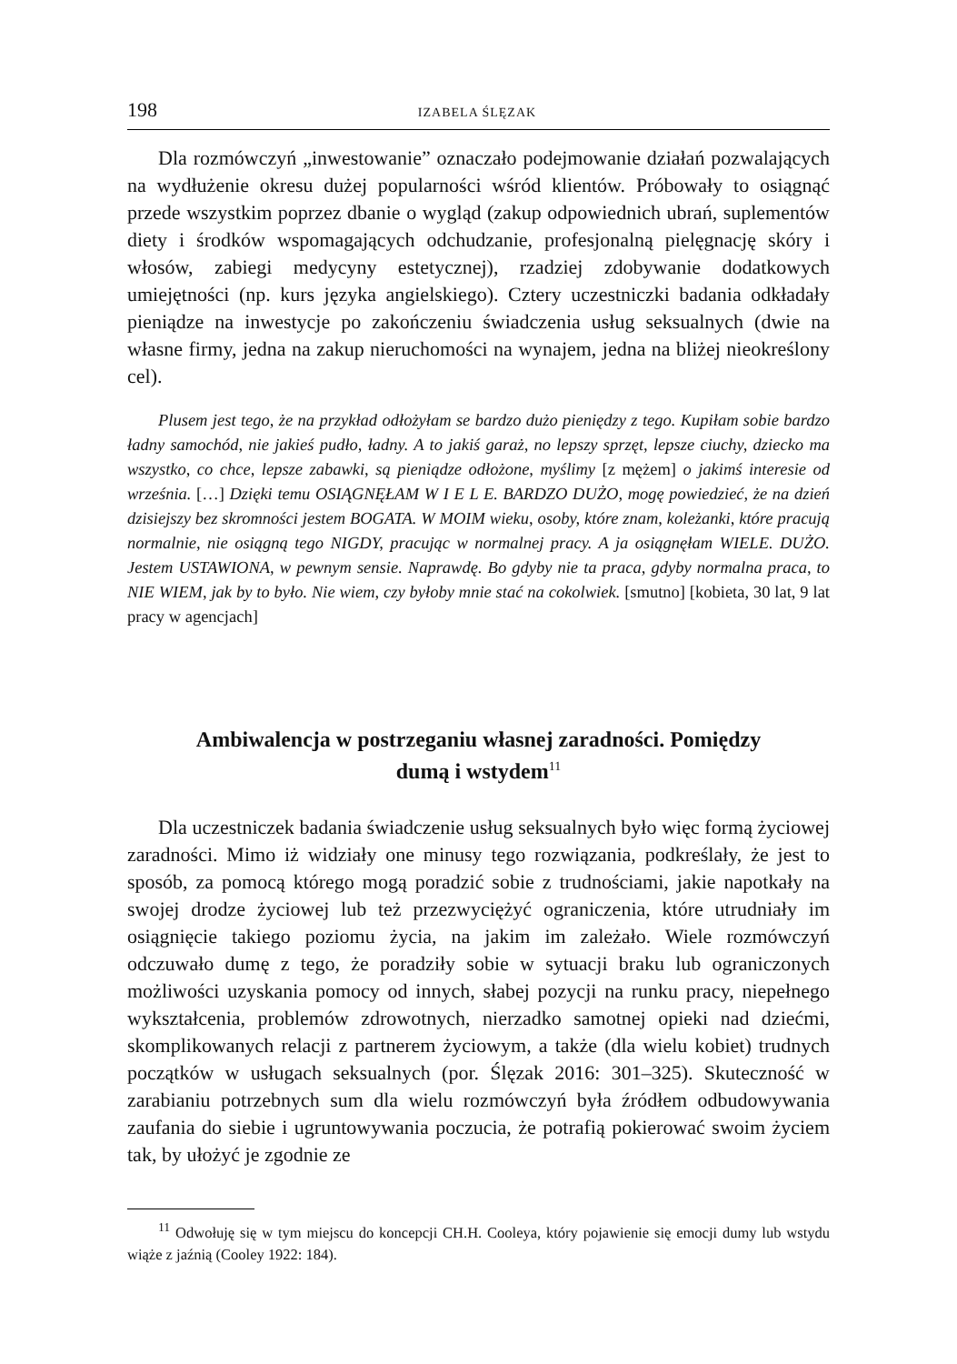198 IZABELA ŚLĘZAK
Dla rozmówczyń „inwestowanie” oznaczało podejmowanie działań pozwalających na wydłużenie okresu dużej popularności wśród klientów. Próbowały to osiągnąć przede wszystkim poprzez dbanie o wygląd (zakup odpowiednich ubrań, suplementów diety i środków wspomagających odchudzanie, profesjonalną pielęgnację skóry i włosów, zabiegi medycyny estetycznej), rzadziej zdobywanie dodatkowych umiejętności (np. kurs języka angielskiego). Cztery uczestniczki badania odkładały pieniądze na inwestycje po zakończeniu świadczenia usług seksualnych (dwie na własne firmy, jedna na zakup nieruchomości na wynajem, jedna na bliżej nieokreślony cel).
Plusem jest tego, że na przykład odłożyłam se bardzo dużo pieniędzy z tego. Kupiłam sobie bardzo ładny samochód, nie jakieś pudło, ładny. A to jakiś garaż, no lepszy sprzęt, lepsze ciuchy, dziecko ma wszystko, co chce, lepsze zabawki, są pieniądze odłożone, myślimy [z mężem] o jakimś interesie od września. […] Dzięki temu OSIĄGNĘŁAM W I E L E. BARDZO DUŻO, mogę powiedzieć, że na dzień dzisiejszy bez skromności jestem BOGATA. W MOIM wieku, osoby, które znam, koleżanki, które pracują normalnie, nie osiągną tego NIGDY, pracując w normalnej pracy. A ja osiągnęłam WIELE. DUŻO. Jestem USTAWIONA, w pewnym sensie. Naprawdę. Bo gdyby nie ta praca, gdyby normalna praca, to NIE WIEM, jak by to było. Nie wiem, czy byłoby mnie stać na cokolwiek. [smutno] [kobieta, 30 lat, 9 lat pracy w agencjach]
Ambiwalencja w postrzeganiu własnej zaradności. Pomiędzy dumą i wstydem<sup>11</sup>
Dla uczestniczek badania świadczenie usług seksualnych było więc formą życiowej zaradności. Mimo iż widziały one minusy tego rozwiązania, podkreślały, że jest to sposób, za pomocą którego mogą poradzić sobie z trudnościami, jakie napotkały na swojej drodze życiowej lub też przezwyciężyć ograniczenia, które utrudniały im osiągnięcie takiego poziomu życia, na jakim im zależało. Wiele rozmówczyń odczuwało dumę z tego, że poradziły sobie w sytuacji braku lub ograniczonych możliwości uzyskania pomocy od innych, słabej pozycji na runku pracy, niepełnego wykształcenia, problemów zdrowotnych, nierzadko samotnej opieki nad dziećmi, skomplikowanych relacji z partnerem życiowym, a także (dla wielu kobiet) trudnych początków w usługach seksualnych (por. Ślęzak 2016: 301–325). Skuteczność w zarabianiu potrzebnych sum dla wielu rozmówczyń była źródłem odbudowywania zaufania do siebie i ugruntowywania poczucia, że potrafią pokierować swoim życiem tak, by ułożyć je zgodnie ze
<sup>11</sup> Odwołuję się w tym miejscu do koncepcji CH.H. Cooleya, który pojawienie się emocji dumy lub wstydu wiąże z jaźnią (Cooley 1922: 184).